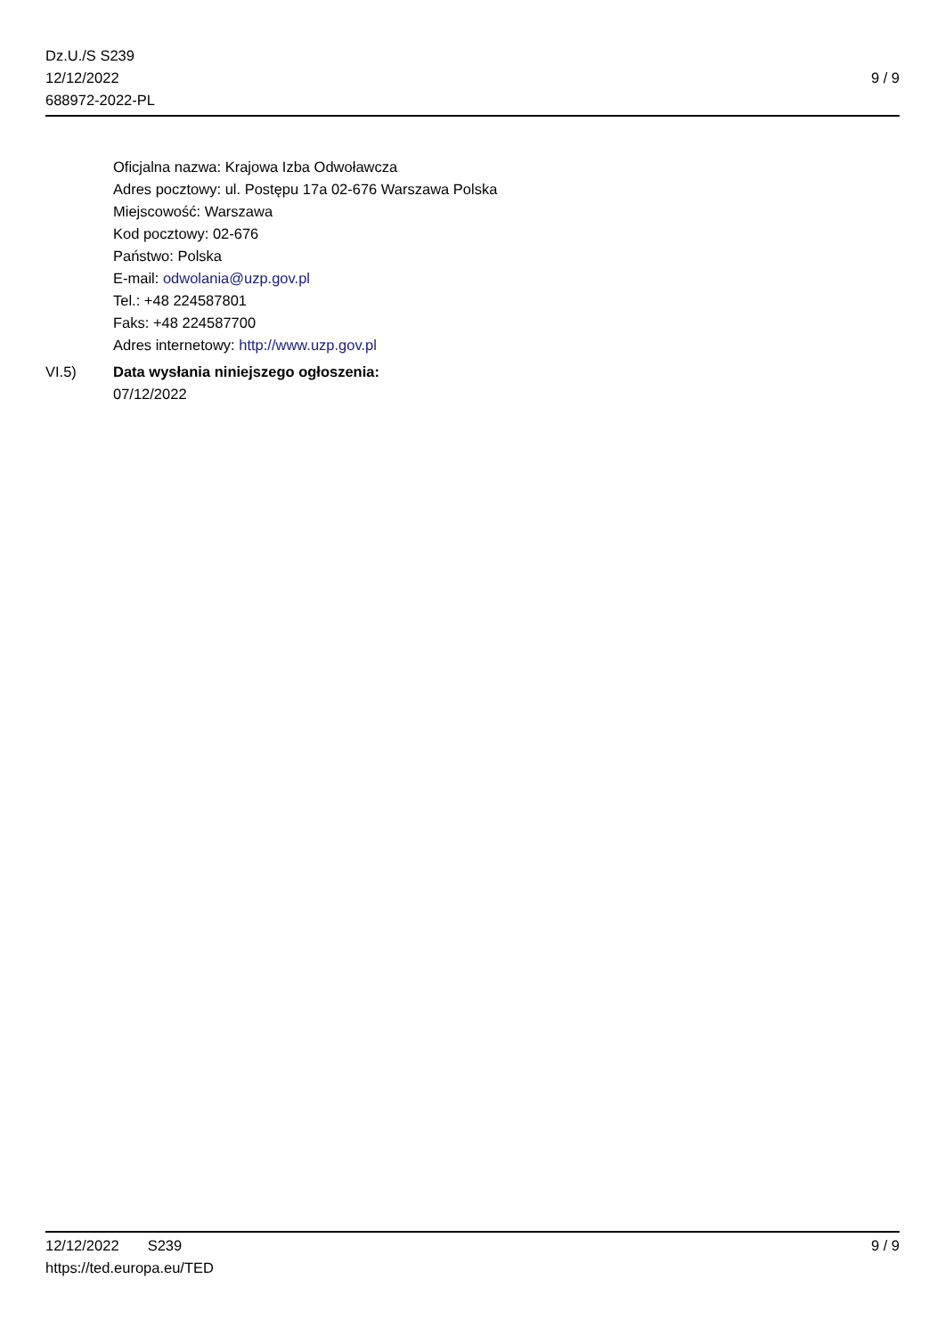Dz.U./S S239
12/12/2022
688972-2022-PL
9 / 9
Oficjalna nazwa: Krajowa Izba Odwoławcza
Adres pocztowy: ul. Postępu 17a 02-676 Warszawa Polska
Miejscowość: Warszawa
Kod pocztowy: 02-676
Państwo: Polska
E-mail: odwolania@uzp.gov.pl
Tel.: +48 224587801
Faks: +48 224587700
Adres internetowy: http://www.uzp.gov.pl
VI.5) Data wysłania niniejszego ogłoszenia:
07/12/2022
12/12/2022 S239 9 / 9
https://ted.europa.eu/TED